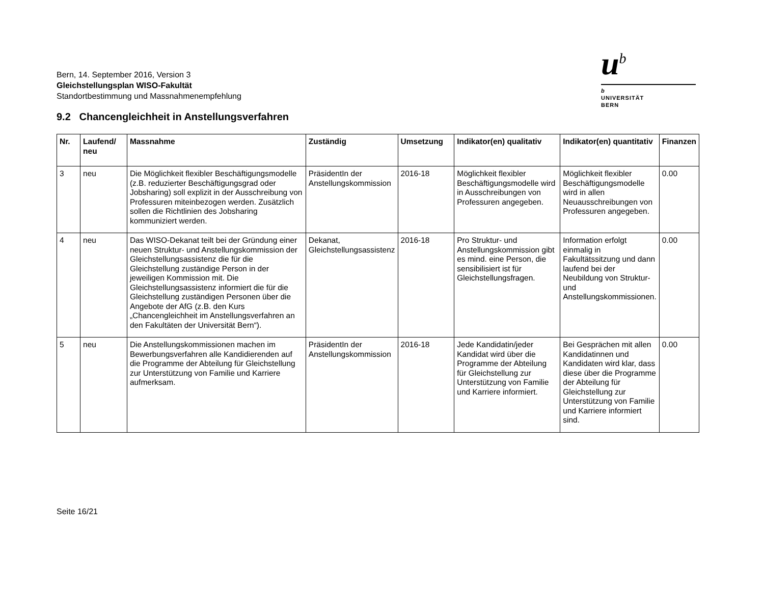Bern, 14. September 2016, Version 3
Gleichstellungsplan WISO-Fakultät
Standortbestimmung und Massnahmenempfehlung
u<sup>b</sup>
b
UNIVERSITÄT
BERN
9.2 Chancengleichheit in Anstellungsverfahren
| Nr. | Laufend/ neu | Massnahme | Zuständig | Umsetzung | Indikator(en) qualitativ | Indikator(en) quantitativ | Finanzen |
| --- | --- | --- | --- | --- | --- | --- | --- |
| 3 | neu | Die Möglichkeit flexibler Beschäftigungsmodelle (z.B. reduzierter Beschäftigungsgrad oder Jobsharing) soll explizit in der Ausschreibung von Professuren miteinbezogen werden. Zusätzlich sollen die Richtlinien des Jobsharing kommuniziert werden. | PräsidentIn der Anstellungskommission | 2016-18 | Möglichkeit flexibler Beschäftigungsmodelle wird in Ausschreibungen von Professuren angegeben. | Möglichkeit flexibler Beschäftigungsmodelle wird in allen Neuausschreibungen von Professuren angegeben. | 0.00 |
| 4 | neu | Das WISO-Dekanat teilt bei der Gründung einer neuen Struktur- und Anstellungskommission der Gleichstellungsassistenz die für die Gleichstellung zuständige Person in der jeweiligen Kommission mit. Die Gleichstellungsassistenz informiert die für die Gleichstellung zuständigen Personen über die Angebote der AfG (z.B. den Kurs „Chancengleichheit im Anstellungsverfahren an den Fakultäten der Universität Bern“). | Dekanat, Gleichstellungsassistenz | 2016-18 | Pro Struktur- und Anstellungskommission gibt es mind. eine Person, die sensibilisiert ist für Gleichstellungsfragen. | Information erfolgt einmalig in Fakultätssitzung und dann laufend bei der Neubildung von Struktur- und Anstellungskommissionen. | 0.00 |
| 5 | neu | Die Anstellungskommissionen machen im Bewerbungsverfahren alle Kandidierenden auf die Programme der Abteilung für Gleichstellung zur Unterstützung von Familie und Karriere aufmerksam. | PräsidentIn der Anstellungskommission | 2016-18 | Jede Kandidatin/jeder Kandidat wird über die Programme der Abteilung für Gleichstellung zur Unterstützung von Familie und Karriere informiert. | Bei Gesprächen mit allen Kandidatinnen und Kandidaten wird klar, dass diese über die Programme der Abteilung für Gleichstellung zur Unterstützung von Familie und Karriere informiert sind. | 0.00 |
Seite 16/21